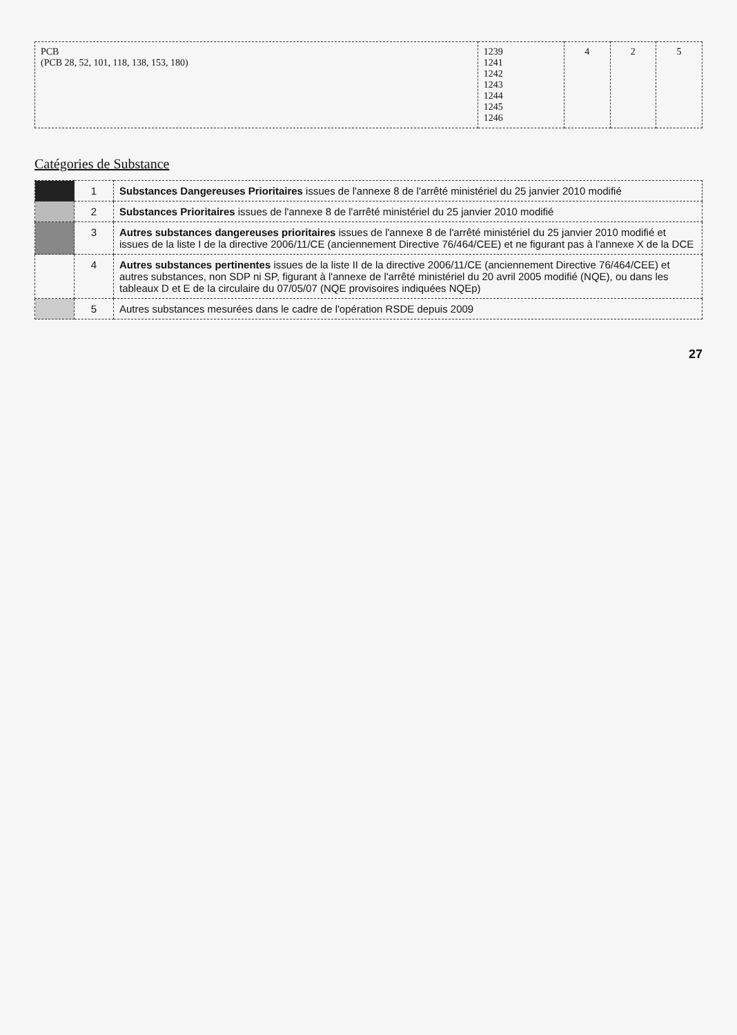| PCB (PCB 28, 52, 101, 118, 138, 153, 180) | 1239 1241 1242 1243 1244 1245 1246 | 4 | 2 | 5 |
Catégories de Substance
| | 1 | Substances Dangereuses Prioritaires issues de l'annexe 8 de l'arrêté ministériel du 25 janvier 2010 modifié |
| | 2 | Substances Prioritaires issues de l'annexe 8 de l'arrêté ministériel du 25 janvier 2010 modifié |
| | 3 | Autres substances dangereuses prioritaires issues de l'annexe 8 de l'arrêté ministériel du 25 janvier 2010 modifié et issues de la liste I de la directive 2006/11/CE (anciennement Directive 76/464/CEE) et ne figurant pas à l'annexe X de la DCE |
| | 4 | Autres substances pertinentes issues de la liste II de la directive 2006/11/CE (anciennement Directive 76/464/CEE) et autres substances, non SDP ni SP, figurant à l'annexe de l'arrêté ministériel du 20 avril 2005 modifié (NQE), ou dans les tableaux D et E de la circulaire du 07/05/07 (NQE provisoires indiquées NQEp) |
| | 5 | Autres substances mesurées dans le cadre de l'opération RSDE depuis 2009 |
27